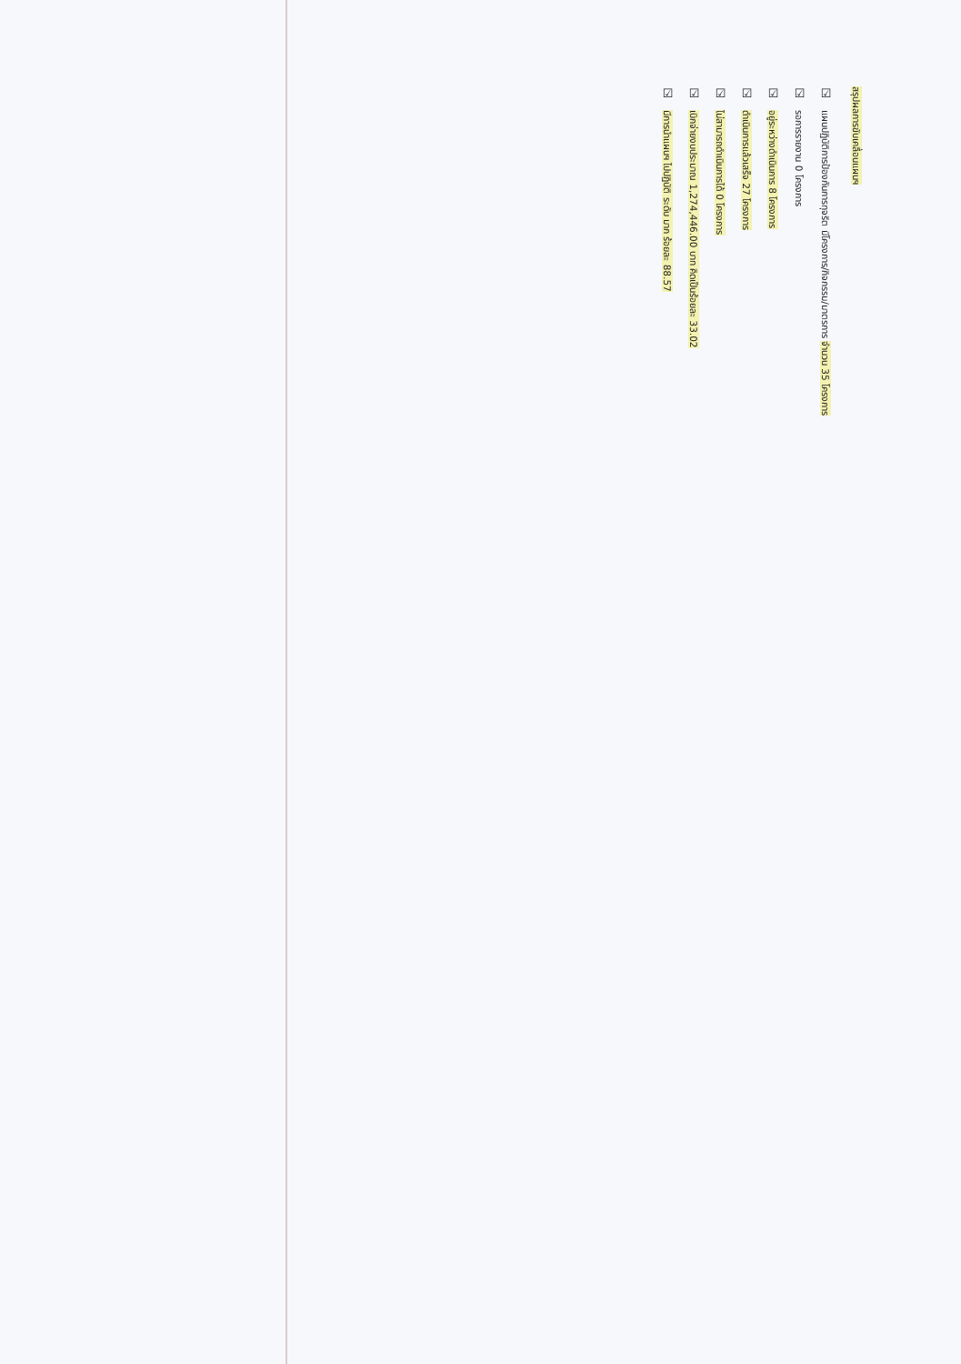สรุปผลการขับเคลื่อนแผนฯ
☑ แผนปฏิบัติการป้องกันการทุจริต มีโครงการ/กิจกรรม/มาตรการ จำนวน 35 โครงการ
☑ รอการรายงาน 0 โครงการ
☑ อยู่ระหว่างดำเนินการ 8 โครงการ
☑ ดำเนินการแล้วเสร็จ 27 โครงการ
☑ ไม่สามารถดำเนินการได้ 0 โครงการ
☑ เบิกจ่ายงบประมาณ 1,274,446.00 บาท คิดเป็นร้อยละ 33.02
☑ มีการนำแผนฯ ไปปฏิบัติ ระดับ มาก ร้อยละ 88.57